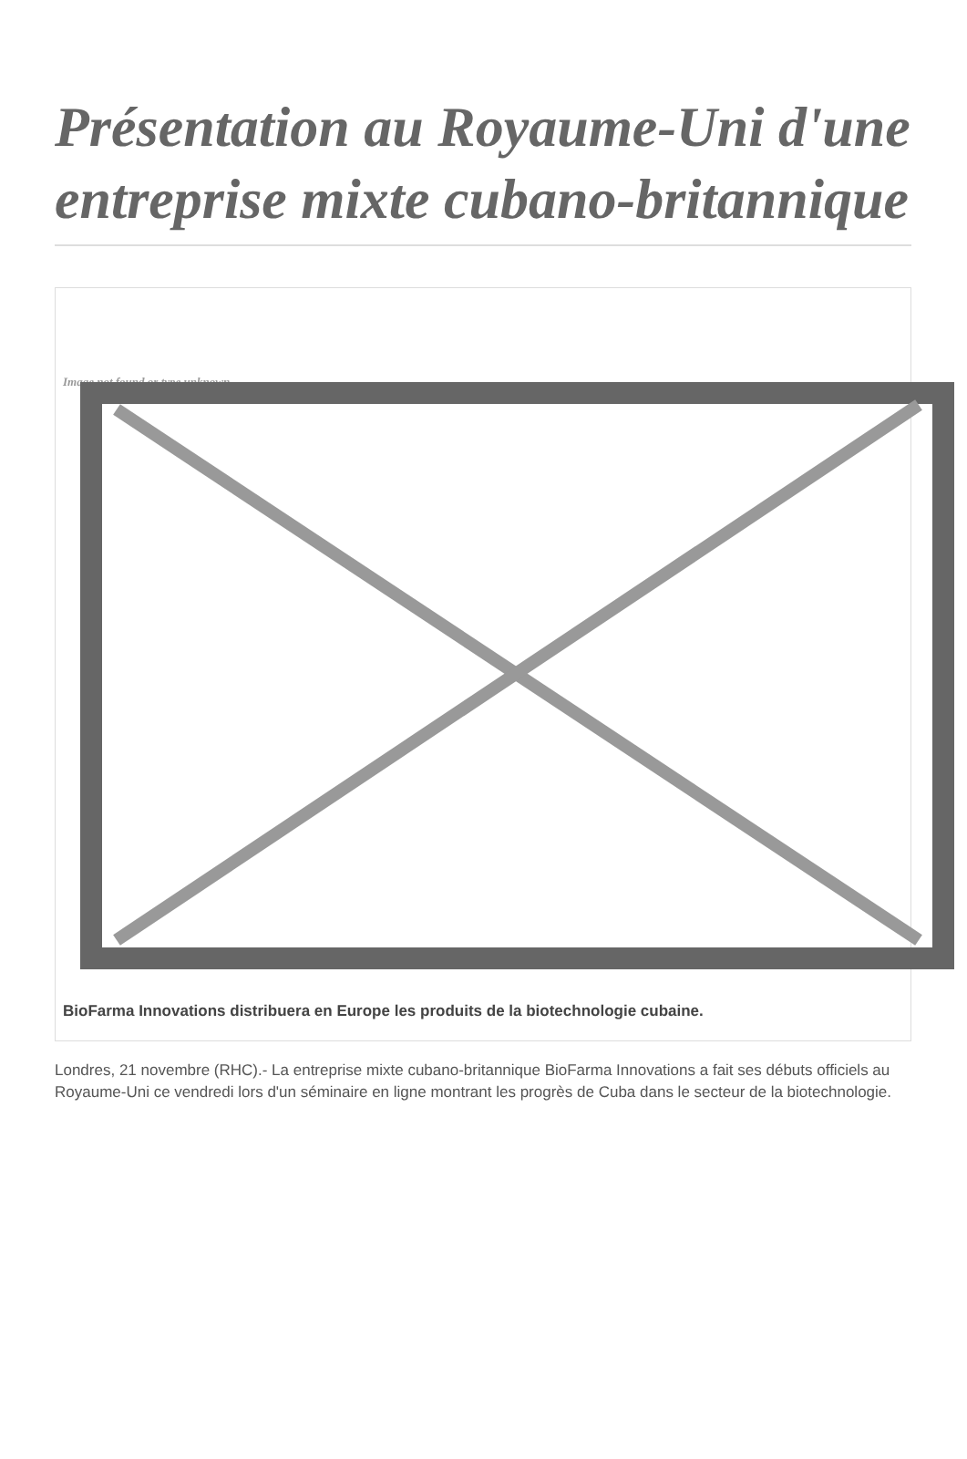Présentation au Royaume-Uni d'une entreprise mixte cubano-britannique
Image not found or type unknown
BioFarma Innovations distribuera en Europe les produits de la biotechnologie cubaine.
Londres, 21 novembre (RHC).- La entreprise mixte cubano-britannique BioFarma Innovations a fait ses débuts officiels au Royaume-Uni ce vendredi lors d'un séminaire en ligne montrant les progrès de Cuba dans le secteur de la biotechnologie.